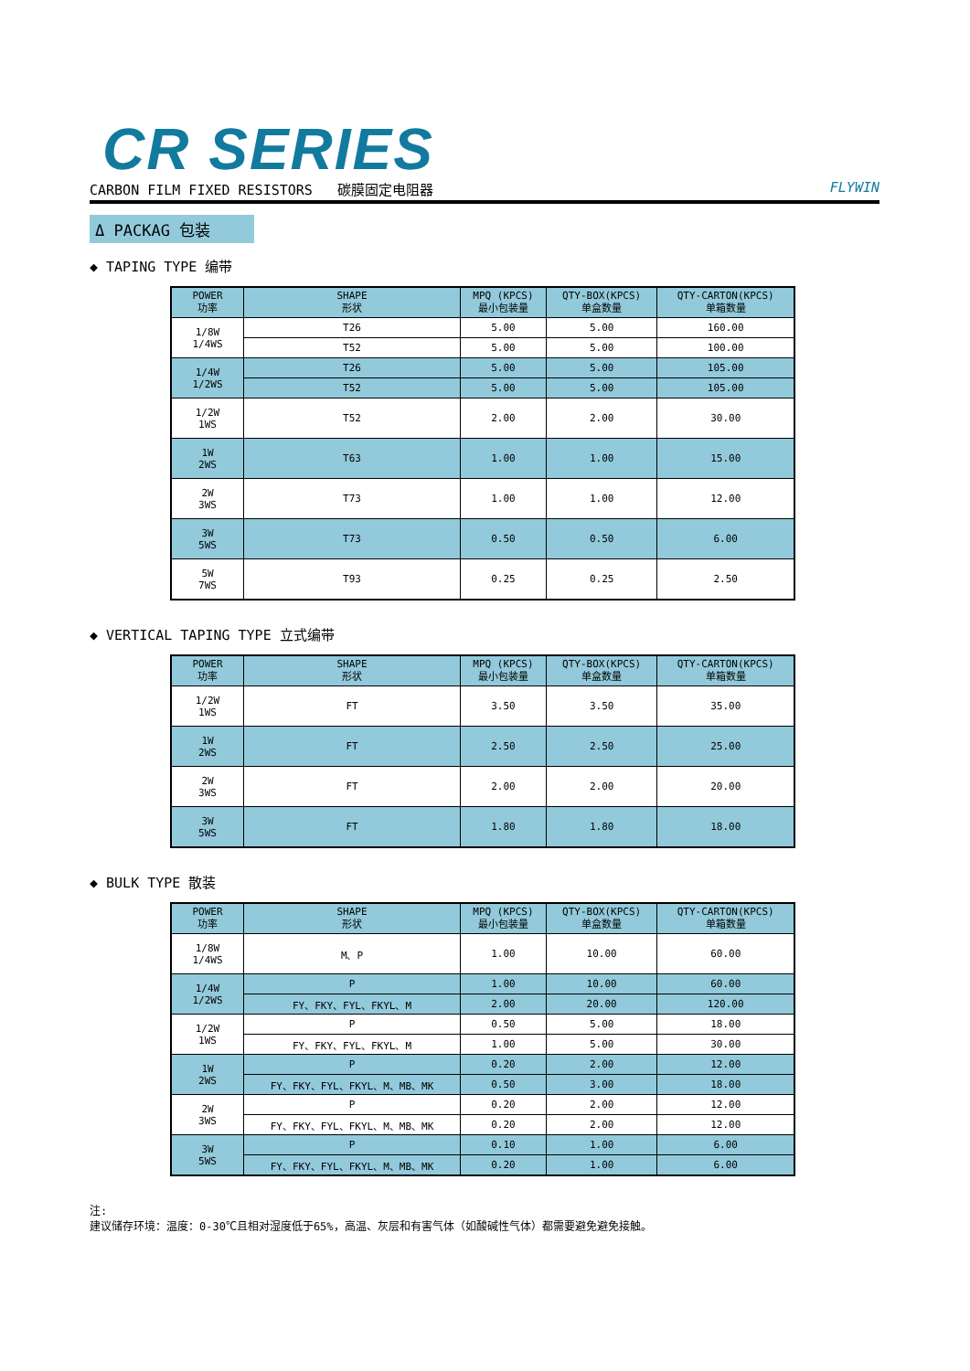CR SERIES
CARBON FILM FIXED RESISTORS 碳膜固定电阻器 FLYWIN
Δ PACKAG 包装
◆ TAPING TYPE 编带
| POWER 功率 | SHAPE 形状 | MPQ (KPCS) 最小包装量 | QTY-BOX(KPCS) 单盒数量 | QTY-CARTON(KPCS) 单箱数量 |
| --- | --- | --- | --- | --- |
| 1/8W 1/4WS | T26 | 5.00 | 5.00 | 160.00 |
| | T52 | 5.00 | 5.00 | 100.00 |
| 1/4W 1/2WS | T26 | 5.00 | 5.00 | 105.00 |
| | T52 | 5.00 | 5.00 | 105.00 |
| 1/2W 1WS | T52 | 2.00 | 2.00 | 30.00 |
| 1W 2WS | T63 | 1.00 | 1.00 | 15.00 |
| 2W 3WS | T73 | 1.00 | 1.00 | 12.00 |
| 3W 5WS | T73 | 0.50 | 0.50 | 6.00 |
| 5W 7WS | T93 | 0.25 | 0.25 | 2.50 |
◆ VERTICAL TAPING TYPE 立式编带
| POWER 功率 | SHAPE 形状 | MPQ (KPCS) 最小包装量 | QTY-BOX(KPCS) 单盒数量 | QTY-CARTON(KPCS) 单箱数量 |
| --- | --- | --- | --- | --- |
| 1/2W 1WS | FT | 3.50 | 3.50 | 35.00 |
| 1W 2WS | FT | 2.50 | 2.50 | 25.00 |
| 2W 3WS | FT | 2.00 | 2.00 | 20.00 |
| 3W 5WS | FT | 1.80 | 1.80 | 18.00 |
◆ BULK TYPE 散装
| POWER 功率 | SHAPE 形状 | MPQ (KPCS) 最小包装量 | QTY-BOX(KPCS) 单盒数量 | QTY-CARTON(KPCS) 单箱数量 |
| --- | --- | --- | --- | --- |
| 1/8W 1/4WS | M、P | 1.00 | 10.00 | 60.00 |
| 1/4W 1/2WS | P | 1.00 | 10.00 | 60.00 |
| | FY、FKY、FYL、FKYL、M | 2.00 | 20.00 | 120.00 |
| 1/2W 1WS | P | 0.50 | 5.00 | 18.00 |
| | FY、FKY、FYL、FKYL、M | 1.00 | 5.00 | 30.00 |
| 1W 2WS | P | 0.20 | 2.00 | 12.00 |
| | FY、FKY、FYL、FKYL、M、MB、MK | 0.50 | 3.00 | 18.00 |
| 2W 3WS | P | 0.20 | 2.00 | 12.00 |
| | FY、FKY、FYL、FKYL、M、MB、MK | 0.20 | 2.00 | 12.00 |
| 3W 5WS | P | 0.10 | 1.00 | 6.00 |
| | FY、FKY、FYL、FKYL、M、MB、MK | 0.20 | 1.00 | 6.00 |
注:
建议储存环境：温度：0-30℃且相对湿度低于65%，高温、灰层和有害气体（如酸碱性气体）都需要避免避免接触。